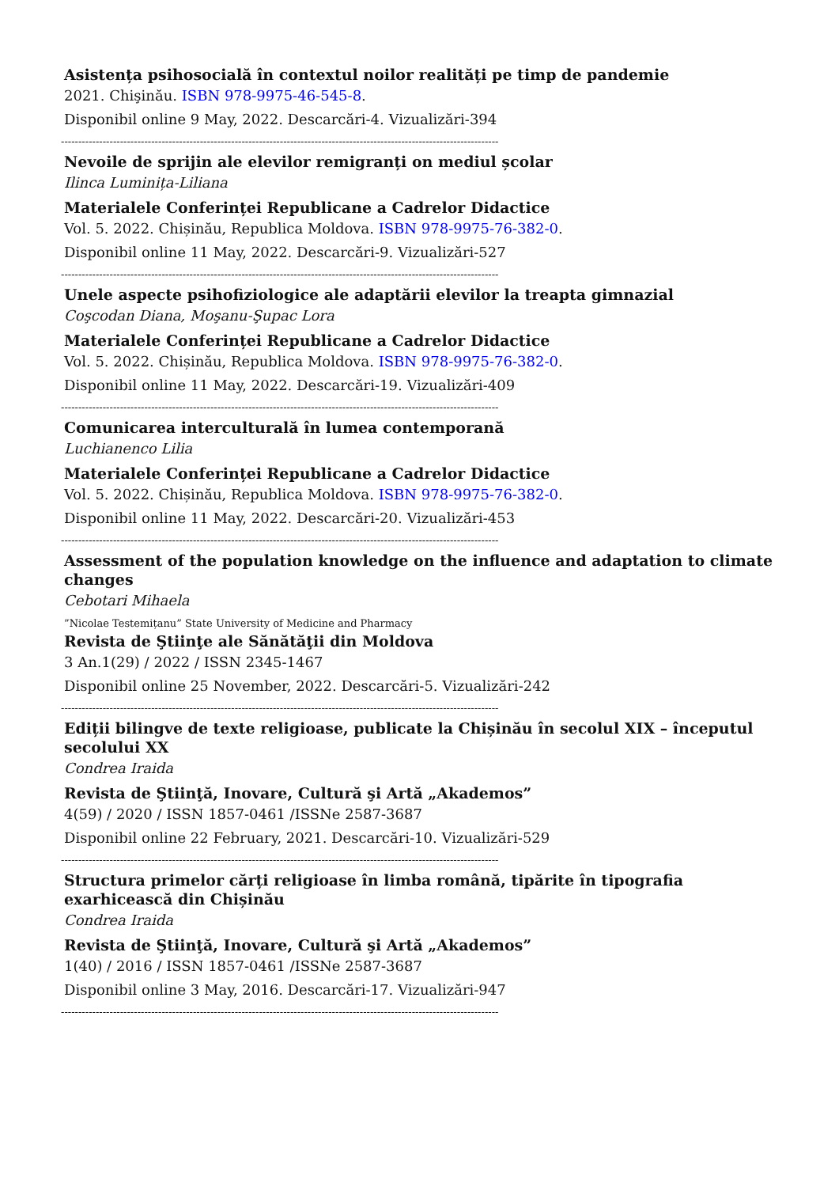Asistența psihosocială în contextul noilor realități pe timp de pandemie
2021. Chişinău. ISBN 978-9975-46-545-8.
Disponibil online 9 May, 2022. Descarcări-4. Vizualizări-394
------------------------------------------------------------------------------------------------------------------------------
Nevoile de sprijin ale elevilor remigranți on mediul școlar
Ilinca Luminița-Liliana
Materialele Conferinței Republicane a Cadrelor Didactice
Vol. 5. 2022. Chișinău, Republica Moldova. ISBN 978-9975-76-382-0.
Disponibil online 11 May, 2022. Descarcări-9. Vizualizări-527
------------------------------------------------------------------------------------------------------------------------------
Unele aspecte psihofiziologice ale adaptării elevilor la treapta gimnazial
Coşcodan Diana, Moşanu-Şupac Lora
Materialele Conferinței Republicane a Cadrelor Didactice
Vol. 5. 2022. Chișinău, Republica Moldova. ISBN 978-9975-76-382-0.
Disponibil online 11 May, 2022. Descarcări-19. Vizualizări-409
------------------------------------------------------------------------------------------------------------------------------
Comunicarea interculturală în lumea contemporană
Luchianenco Lilia
Materialele Conferinței Republicane a Cadrelor Didactice
Vol. 5. 2022. Chișinău, Republica Moldova. ISBN 978-9975-76-382-0.
Disponibil online 11 May, 2022. Descarcări-20. Vizualizări-453
------------------------------------------------------------------------------------------------------------------------------
Assessment of the population knowledge on the influence and adaptation to climate changes
Cebotari Mihaela
”Nicolae Testemițanu” State University of Medicine and Pharmacy
Revista de Ştiinţe ale Sănătăţii din Moldova
3 An.1(29) / 2022 / ISSN 2345-1467
Disponibil online 25 November, 2022. Descarcări-5. Vizualizări-242
------------------------------------------------------------------------------------------------------------------------------
Ediții bilingve de texte religioase, publicate la Chișinău în secolul XIX – începutul secolului XX
Condrea Iraida
Revista de Ştiinţă, Inovare, Cultură şi Artă „Akademos”
4(59) / 2020 / ISSN 1857-0461 /ISSNe 2587-3687
Disponibil online 22 February, 2021. Descarcări-10. Vizualizări-529
------------------------------------------------------------------------------------------------------------------------------
Structura primelor cărți religioase în limba română, tipărite în tipografia exarhicească din Chișinău
Condrea Iraida
Revista de Ştiinţă, Inovare, Cultură şi Artă „Akademos”
1(40) / 2016 / ISSN 1857-0461 /ISSNe 2587-3687
Disponibil online 3 May, 2016. Descarcări-17. Vizualizări-947
------------------------------------------------------------------------------------------------------------------------------